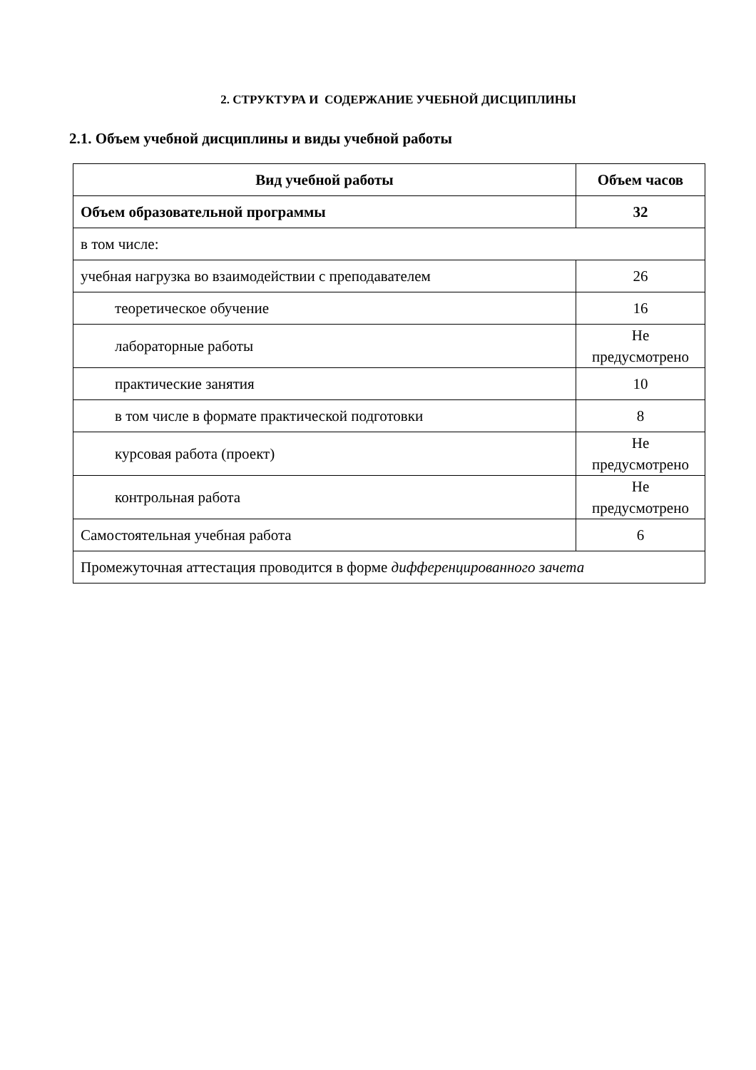2. СТРУКТУРА И СОДЕРЖАНИЕ УЧЕБНОЙ ДИСЦИПЛИНЫ
2.1. Объем учебной дисциплины и виды учебной работы
| Вид учебной работы | Объем часов |
| --- | --- |
| Объем образовательной программы | 32 |
| в том числе: | |
| учебная нагрузка во взаимодействии с преподавателем | 26 |
| теоретическое обучение | 16 |
| лабораторные работы | Не предусмотрено |
| практические занятия | 10 |
| в том числе в формате практической подготовки | 8 |
| курсовая работа (проект) | Не предусмотрено |
| контрольная работа | Не предусмотрено |
| Самостоятельная учебная работа | 6 |
| Промежуточная аттестация проводится в форме дифференцированного зачета | |